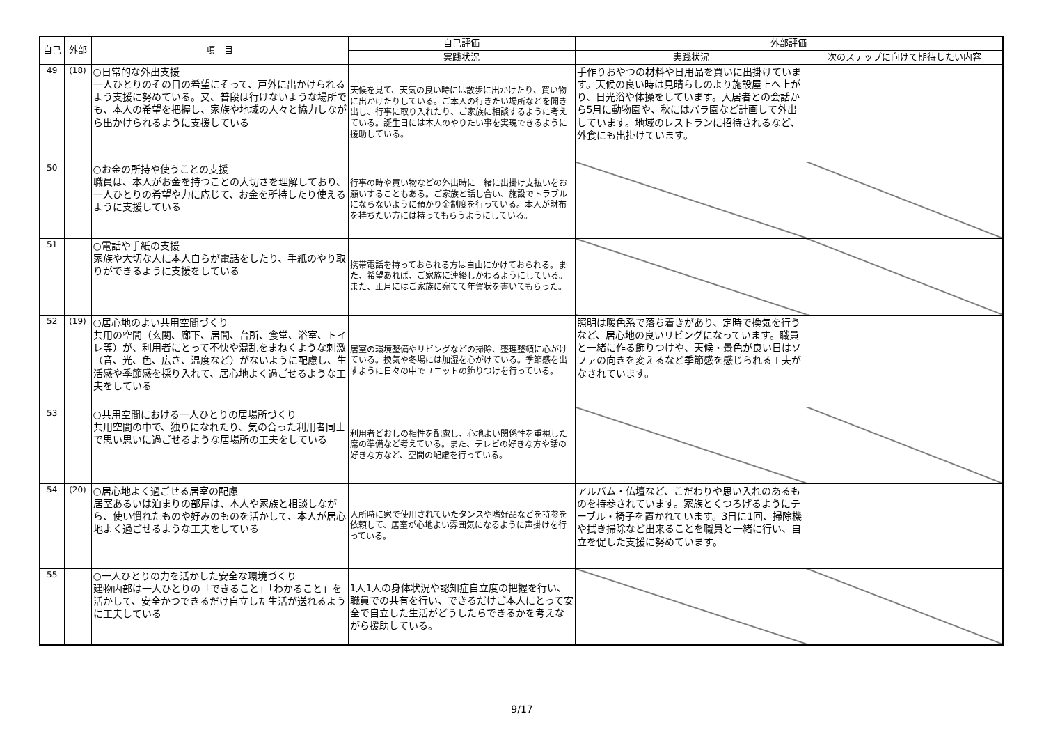| 自己 | 外部 | 項 目 | 自己評価 | 外部評価 | |
| --- | --- | --- | --- | --- | --- |
| | | | 実践状況 | 実践状況 | 次のステップに向けて期待したい内容 |
| 49 | (18) | ○日常的な外出支援 一人ひとりのその日の希望にそって、戸外に出かけられるよう支援に努めている。又、普段は行けないような場所でも、本人の希望を把握し、家族や地域の人々と協力しながら出かけられるように支援している | 天候を見て、天気の良い時には散歩に出かけたり、買い物に出かけたりしている。ご本人の行きたい場所などを聞き出し、行事に取り入れたり、ご家族に相談するように考えている。誕生日には本人のやりたい事を実現できるように援助している。 | 手作りおやつの材料や日用品を買いに出掛けています。天候の良い時は見晴らしのより施設屋上へ上がり、日光浴や体操をしています。入居者との会話から5月に動物園や、秋にはバラ園など計画して外出しています。地域のレストランに招待されるなど、外食にも出掛けています。 | |
| 50 | | ○お金の所持や使うことの支援 職員は、本人がお金を持つことの大切さを理解しており、一人ひとりの希望や力に応じて、お金を所持したり使えるように支援している | 行事の時や買い物などの外出時に一緒に出掛け支払いをお願いすることもある。ご家族と話し合い、施設でトラブルにならないように預かり金制度を行っている。本人が財布を持ちたい方には持ってもらうようにしている。 | | |
| 51 | | ○電話や手紙の支援 家族や大切な人に本人自らが電話をしたり、手紙のやり取りができるように支援をしている | 携帯電話を持っておられる方は自由にかけておられる。また、希望あれば、ご家族に連絡しかわるようにしている。また、正月にはご家族に宛てて年賀状を書いてもらった。 | | |
| 52 | (19) | ○居心地のよい共用空間づくり 共用の空間（玄関、廊下、居間、台所、食堂、浴室、トイレ等）が、利用者にとって不快や混乱をまねくような刺激（音、光、色、広さ、温度など）がないように配慮し、生活感や季節感を採り入れて、居心地よく過ごせるような工夫をしている | 居室の環境整備やリビングなどの掃除、整理整頓に心がけている。換気や冬場には加湿を心がけている。季節感を出すように日々の中でユニットの飾りつけを行っている。 | 照明は暖色系で落ち着きがあり、定時で換気を行うなど、居心地の良いリビングになっています。職員と一緒に作る飾りつけや、天候・景色が良い日はソファの向きを変えるなど季節感を感じられる工夫がなされています。 | |
| 53 | | ○共用空間における一人ひとりの居場所づくり 共用空間の中で、独りになれたり、気の合った利用者同士で思い思いに過ごせるような居場所の工夫をしている | 利用者どおしの相性を配慮し、心地よい関係性を重視した席の準備など考えている。また、テレビの好きな方や話の好きな方など、空間の配慮を行っている。 | | |
| 54 | (20) | ○居心地よく過ごせる居室の配慮 居室あるいは泊まりの部屋は、本人や家族と相談しながら、使い慣れたものや好みのものを活かして、本人が居心地よく過ごせるような工夫をしている | 入所時に家で使用されていたタンスや嗜好品などを持参を依頼して、居室が心地よい雰囲気になるように声掛けを行っている。 | アルバム・仏壇など、こだわりや思い入れのあるものを持参されています。家族とくつろげるようにテーブル・椅子を置かれています。3日に1回、掃除機や拭き掃除など出来ることを職員と一緒に行い、自立を促した支援に努めています。 | |
| 55 | | ○一人ひとりの力を活かした安全な環境づくり 建物内部は一人ひとりの「できること」「わかること」を活かして、安全かつできるだけ自立した生活が送れるように工夫している | 1人1人の身体状況や認知症自立度の把握を行い、職員での共有を行い、できるだけご本人にとって安全で自立した生活がどうしたらできるかを考えながら援助している。 | | |
9/17